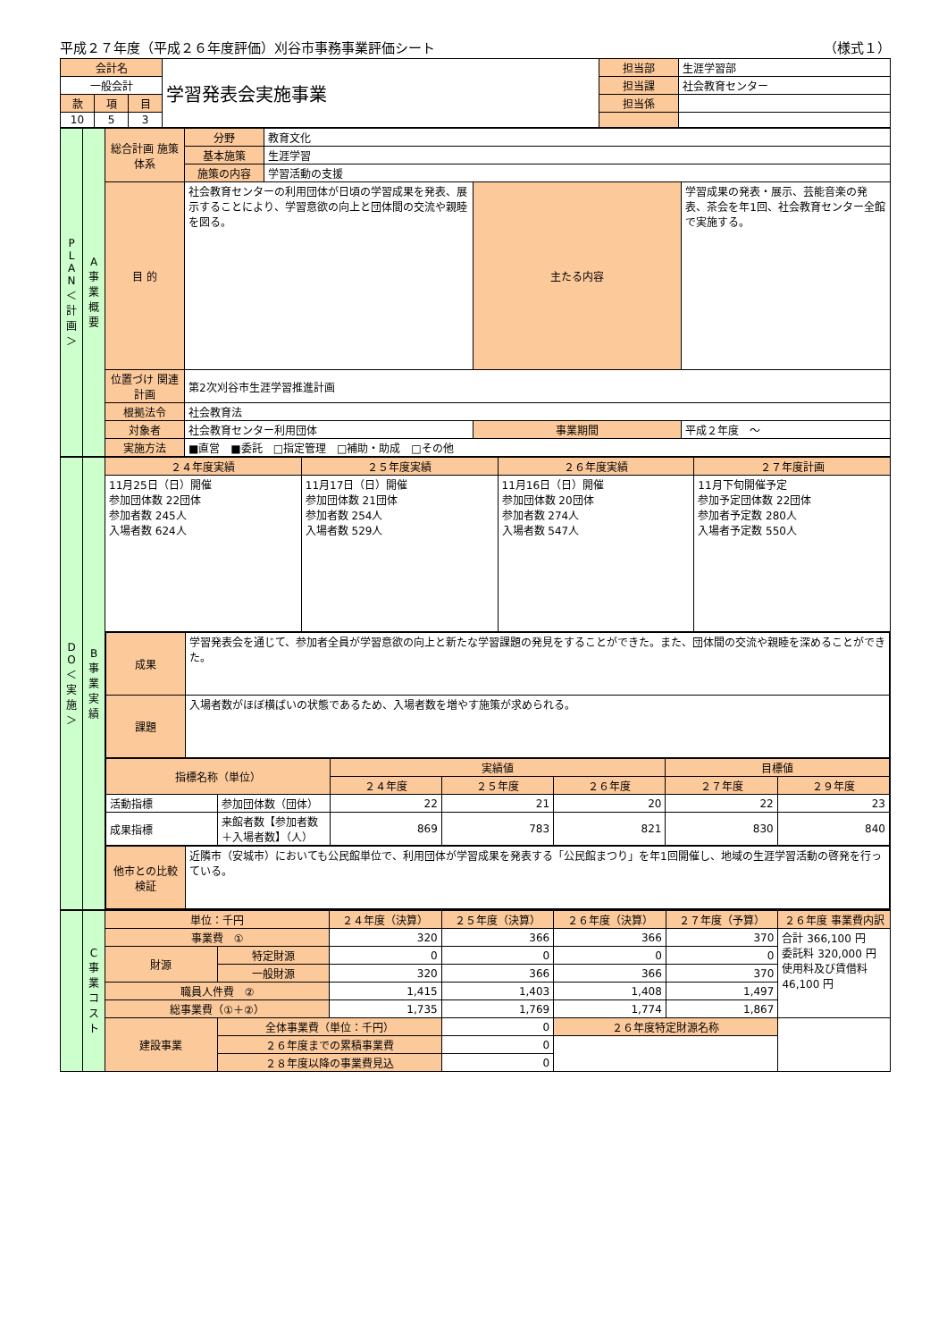平成２７年度（平成２６年度評価）刈谷市事務事業評価シート （様式１）
| 会計名 | | | 学習発表会実施事業 | 担当部 | 生涯学習部 |
| 一般会計 | | | | 担当課 | 社会教育センター |
| 款 | 項 | 目 | | 担当係 | |
| 10 | 5 | 3 | | | |
| P L A N ＜計画＞ | A 事業概要 | 総合計画 施策体系 | 分野 | 教育文化 | | |
| | | | 基本施策 | 生涯学習 | | |
| | | | 施策の内容 | 学習活動の支援 | | |
| | | 目 的 | 社会教育センターの利用団体が日頃の学習成果を発表、展示することにより、学習意欲の向上と団体間の交流や親睦を図る。 | | 主たる内容 | 学習成果の発表・展示、芸能音楽の発表、茶会を年1回、社会教育センター全館で実施する。 |
| | | 位置づけ 関連計画 | 第2次刈谷市生涯学習推進計画 | | | |
| | | 根拠法令 | 社会教育法 | | | |
| | | 対象者 | 社会教育センター利用団体 | | 事業期間 | 平成２年度 ～ |
| | | 実施方法 | ■直営 ■委託 □指定管理 □補助・助成 □その他 | | | |
| D O ＜実施＞ | B 事業実績 | ２４年度実績 | ２５年度実績 | ２６年度実績 | ２７年度計画 |
| | | 11月25日（日）開催 参加団体数 22団体 参加者数 245人 入場者数 624人 | 11月17日（日）開催 参加団体数 21団体 参加者数 254人 入場者数 529人 | 11月16日（日）開催 参加団体数 20団体 参加者数 274人 入場者数 547人 | 11月下旬開催予定 参加予定団体数 22団体 参加者予定数 280人 入場者予定数 550人 |
| | | / 成果 / 学習発表会を通じて、参加者全員が学習意欲の向上と新たな学習課題の発見をすることができた。また、団体間の交流や親睦を深めることができた。 / / 課題 / 入場者数がほぼ横ばいの状態であるため、入場者数を増やす施策が求められる。 / / 指標名称（単位） / / 実績値 / / / 目標値 / / / --- / --- / --- / --- / --- / --- / --- / / / / ２４年度 / ２５年度 / ２６年度 / ２７年度 / ２９年度 / / 活動指標 / 参加団体数（団体） / 22 / 21 / 20 / 22 / 23 / / 成果指標 / 来館者数【参加者数＋入場者数】（人） / 869 / 783 / 821 / 830 / 840 / / 他市との比較検証 / 近隣市（安城市）においても公民館単位で、利用団体が学習成果を発表する「公民館まつり」を年1回開催し、地域の生涯学習活動の啓発を行っている。 / | | | |
| | C 事業コスト | 単位：千円 | | ２４年度（決算） | ２５年度（決算） | ２６年度（決算） | ２７年度（予算） | ２６年度 事業費内訳 |
| | | 事業費 ① | | 320 | 366 | 366 | 370 | 合計 366,100 円 委託料 320,000 円 使用料及び賃借料 46,100 円 |
| | | 財源 | 特定財源 | 0 | 0 | 0 | 0 | |
| | | | 一般財源 | 320 | 366 | 366 | 370 | |
| | | 職員人件費 ② | | 1,415 | 1,403 | 1,408 | 1,497 | |
| | | 総事業費（①＋②） | | 1,735 | 1,769 | 1,774 | 1,867 | |
| | | 建設事業 | 全体事業費（単位：千円） | | 0 | ２６年度特定財源名称 | | |
| | | | ２６年度までの累積事業費 | | 0 | | | |
| | | | ２８年度以降の事業費見込 | | 0 | | | |